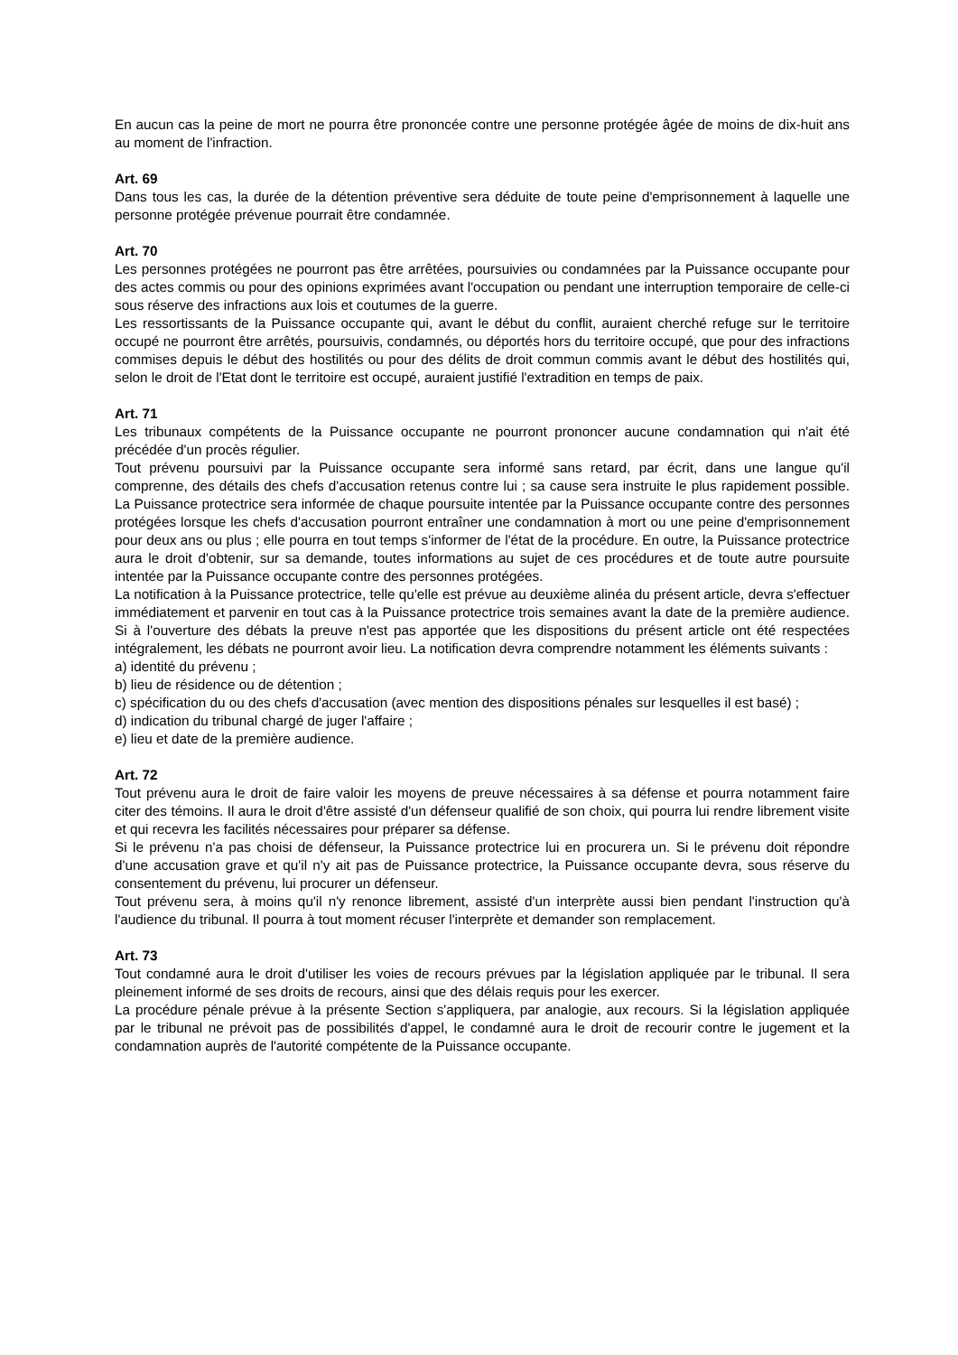En aucun cas la peine de mort ne pourra être prononcée contre une personne protégée âgée de moins de dix-huit ans au moment de l'infraction.
Art. 69
Dans tous les cas, la durée de la détention préventive sera déduite de toute peine d'emprisonnement à laquelle une personne protégée prévenue pourrait être condamnée.
Art. 70
Les personnes protégées ne pourront pas être arrêtées, poursuivies ou condamnées par la Puissance occupante pour des actes commis ou pour des opinions exprimées avant l'occupation ou pendant une interruption temporaire de celle-ci sous réserve des infractions aux lois et coutumes de la guerre.
Les ressortissants de la Puissance occupante qui, avant le début du conflit, auraient cherché refuge sur le territoire occupé ne pourront être arrêtés, poursuivis, condamnés, ou déportés hors du territoire occupé, que pour des infractions commises depuis le début des hostilités ou pour des délits de droit commun commis avant le début des hostilités qui, selon le droit de l'Etat dont le territoire est occupé, auraient justifié l'extradition en temps de paix.
Art. 71
Les tribunaux compétents de la Puissance occupante ne pourront prononcer aucune condamnation qui n'ait été précédée d'un procès régulier.
Tout prévenu poursuivi par la Puissance occupante sera informé sans retard, par écrit, dans une langue qu'il comprenne, des détails des chefs d'accusation retenus contre lui ; sa cause sera instruite le plus rapidement possible. La Puissance protectrice sera informée de chaque poursuite intentée par la Puissance occupante contre des personnes protégées lorsque les chefs d'accusation pourront entraîner une condamnation à mort ou une peine d'emprisonnement pour deux ans ou plus ; elle pourra en tout temps s'informer de l'état de la procédure. En outre, la Puissance protectrice aura le droit d'obtenir, sur sa demande, toutes informations au sujet de ces procédures et de toute autre poursuite intentée par la Puissance occupante contre des personnes protégées.
La notification à la Puissance protectrice, telle qu'elle est prévue au deuxième alinéa du présent article, devra s'effectuer immédiatement et parvenir en tout cas à la Puissance protectrice trois semaines avant la date de la première audience. Si à l'ouverture des débats la preuve n'est pas apportée que les dispositions du présent article ont été respectées intégralement, les débats ne pourront avoir lieu. La notification devra comprendre notamment les éléments suivants :
a) identité du prévenu ;
b) lieu de résidence ou de détention ;
c) spécification du ou des chefs d'accusation (avec mention des dispositions pénales sur lesquelles il est basé) ;
d) indication du tribunal chargé de juger l'affaire ;
e) lieu et date de la première audience.
Art. 72
Tout prévenu aura le droit de faire valoir les moyens de preuve nécessaires à sa défense et pourra notamment faire citer des témoins. Il aura le droit d'être assisté d'un défenseur qualifié de son choix, qui pourra lui rendre librement visite et qui recevra les facilités nécessaires pour préparer sa défense.
Si le prévenu n'a pas choisi de défenseur, la Puissance protectrice lui en procurera un. Si le prévenu doit répondre d'une accusation grave et qu'il n'y ait pas de Puissance protectrice, la Puissance occupante devra, sous réserve du consentement du prévenu, lui procurer un défenseur.
Tout prévenu sera, à moins qu'il n'y renonce librement, assisté d'un interprète aussi bien pendant l'instruction qu'à l'audience du tribunal. Il pourra à tout moment récuser l'interprète et demander son remplacement.
Art. 73
Tout condamné aura le droit d'utiliser les voies de recours prévues par la législation appliquée par le tribunal. Il sera pleinement informé de ses droits de recours, ainsi que des délais requis pour les exercer.
La procédure pénale prévue à la présente Section s'appliquera, par analogie, aux recours. Si la législation appliquée par le tribunal ne prévoit pas de possibilités d'appel, le condamné aura le droit de recourir contre le jugement et la condamnation auprès de l'autorité compétente de la Puissance occupante.